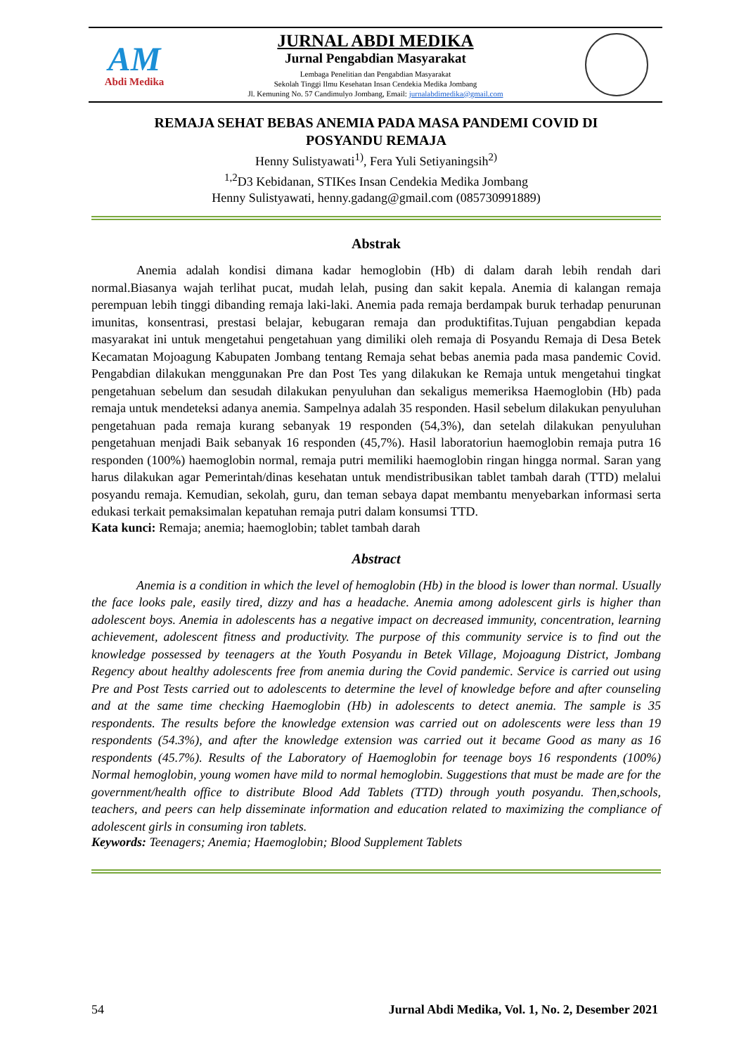AM
Abdi Medika
JURNAL ABDI MEDIKA
Jurnal Pengabdian Masyarakat
Lembaga Penelitian dan Pengabdian Masyarakat
Sekolah Tinggi Ilmu Kesehatan Insan Cendekia Medika Jombang
Jl. Kemuning No. 57 Candimulyo Jombang, Email: jurnalabdimedika@gmail.com
REMAJA SEHAT BEBAS ANEMIA PADA MASA PANDEMI COVID DI
POSYANDU REMAJA
Henny Sulistyawati<sup>1)</sup>, Fera Yuli Setiyaningsih<sup>2)</sup>
<sup>1,2</sup>D3 Kebidanan, STIKes Insan Cendekia Medika Jombang
Henny Sulistyawati, henny.gadang@gmail.com (085730991889)
Abstrak
Anemia adalah kondisi dimana kadar hemoglobin (Hb) di dalam darah lebih rendah dari normal.Biasanya wajah terlihat pucat, mudah lelah, pusing dan sakit kepala. Anemia di kalangan remaja perempuan lebih tinggi dibanding remaja laki-laki. Anemia pada remaja berdampak buruk terhadap penurunan imunitas, konsentrasi, prestasi belajar, kebugaran remaja dan produktifitas.Tujuan pengabdian kepada masyarakat ini untuk mengetahui pengetahuan yang dimiliki oleh remaja di Posyandu Remaja di Desa Betek Kecamatan Mojoagung Kabupaten Jombang tentang Remaja sehat bebas anemia pada masa pandemic Covid. Pengabdian dilakukan menggunakan Pre dan Post Tes yang dilakukan ke Remaja untuk mengetahui tingkat pengetahuan sebelum dan sesudah dilakukan penyuluhan dan sekaligus memeriksa Haemoglobin (Hb) pada remaja untuk mendeteksi adanya anemia. Sampelnya adalah 35 responden. Hasil sebelum dilakukan penyuluhan pengetahuan pada remaja kurang sebanyak 19 responden (54,3%), dan setelah dilakukan penyuluhan pengetahuan menjadi Baik sebanyak 16 responden (45,7%). Hasil laboratoriun haemoglobin remaja putra 16 responden (100%) haemoglobin normal, remaja putri memiliki haemoglobin ringan hingga normal. Saran yang harus dilakukan agar Pemerintah/dinas kesehatan untuk mendistribusikan tablet tambah darah (TTD) melalui posyandu remaja. Kemudian, sekolah, guru, dan teman sebaya dapat membantu menyebarkan informasi serta edukasi terkait pemaksimalan kepatuhan remaja putri dalam konsumsi TTD.
Kata kunci: Remaja; anemia; haemoglobin; tablet tambah darah
Abstract
Anemia is a condition in which the level of hemoglobin (Hb) in the blood is lower than normal. Usually the face looks pale, easily tired, dizzy and has a headache. Anemia among adolescent girls is higher than adolescent boys. Anemia in adolescents has a negative impact on decreased immunity, concentration, learning achievement, adolescent fitness and productivity. The purpose of this community service is to find out the knowledge possessed by teenagers at the Youth Posyandu in Betek Village, Mojoagung District, Jombang Regency about healthy adolescents free from anemia during the Covid pandemic. Service is carried out using Pre and Post Tests carried out to adolescents to determine the level of knowledge before and after counseling and at the same time checking Haemoglobin (Hb) in adolescents to detect anemia. The sample is 35 respondents. The results before the knowledge extension was carried out on adolescents were less than 19 respondents (54.3%), and after the knowledge extension was carried out it became Good as many as 16 respondents (45.7%). Results of the Laboratory of Haemoglobin for teenage boys 16 respondents (100%) Normal hemoglobin, young women have mild to normal hemoglobin. Suggestions that must be made are for the government/health office to distribute Blood Add Tablets (TTD) through youth posyandu. Then,schools, teachers, and peers can help disseminate information and education related to maximizing the compliance of adolescent girls in consuming iron tablets.
Keywords: Teenagers; Anemia; Haemoglobin; Blood Supplement Tablets
54 Jurnal Abdi Medika, Vol. 1, No. 2, Desember 2021